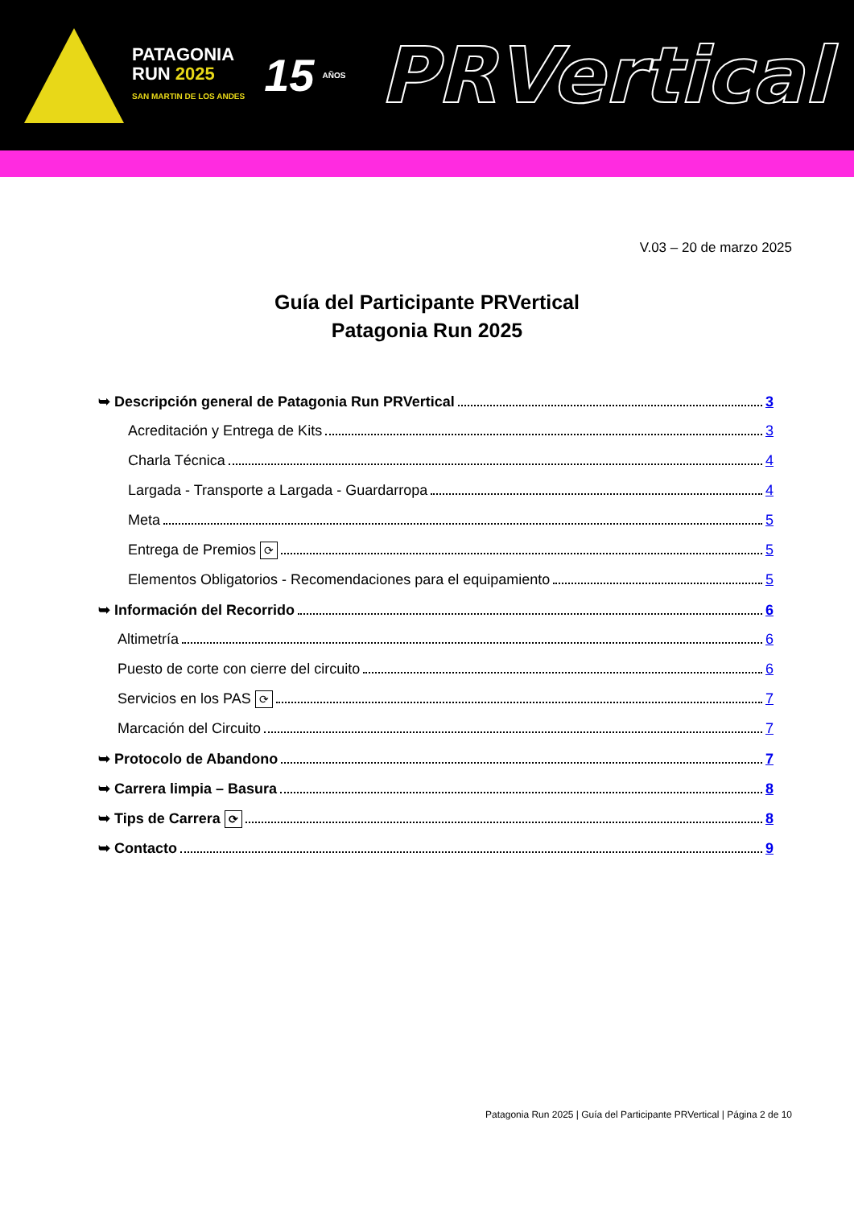PATAGONIA
RUN 2025
SAN MARTIN DE LOS ANDES
15
AÑOS
PRVertical
V.03 – 20 de marzo 2025
Guía del Participante PRVertical
Patagonia Run 2025
➥ Descripción general de Patagonia Run PRVertical 3
Acreditación y Entrega de Kits 3
Charla Técnica 4
Largada - Transporte a Largada - Guardarropa 4
Meta 5
Entrega de Premios ⟳ 5
Elementos Obligatorios - Recomendaciones para el equipamiento 5
➥ Información del Recorrido 6
Altimetría 6
Puesto de corte con cierre del circuito 6
Servicios en los PAS ⟳ 7
Marcación del Circuito 7
➥ Protocolo de Abandono 7
➥ Carrera limpia – Basura 8
➥ Tips de Carrera ⟳ 8
➥ Contacto 9
Patagonia Run 2025 | Guía del Participante PRVertical | Página 2 de 10